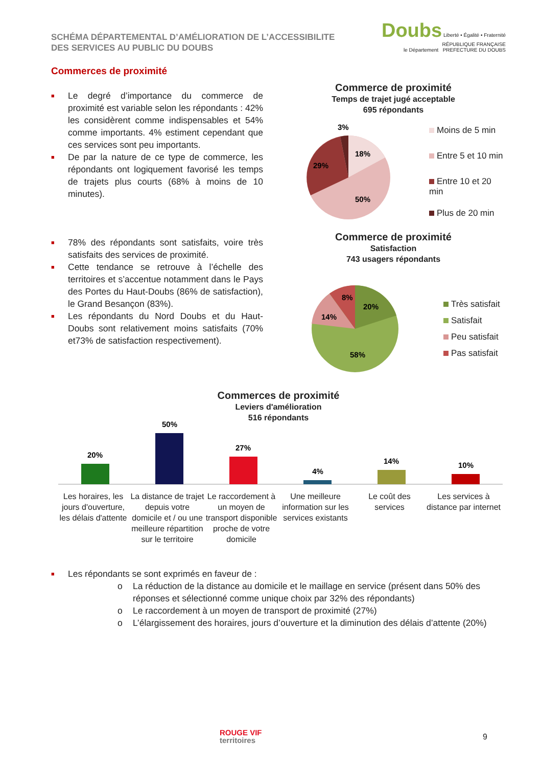SCHÉMA DÉPARTEMENTAL D’AMÉLIORATION DE L’ACCESSIBILITE
DES SERVICES AU PUBLIC DU DOUBS
Doubs Liberté • Égalité • Fraternité
RÉPUBLIQUE FRANÇAISE
le Département PREFECTURE DU DOUBS
Commerces de proximité
■ Le degré d’importance du commerce de proximité est variable selon les répondants : 42% les considèrent comme indispensables et 54% comme importants. 4% estiment cependant que ces services sont peu importants.
■ De par la nature de ce type de commerce, les répondants ont logiquement favorisé les temps de trajets plus courts (68% à moins de 10 minutes).
■ 78% des répondants sont satisfaits, voire très satisfaits des services de proximité.
■ Cette tendance se retrouve à l’échelle des territoires et s’accentue notamment dans le Pays des Portes du Haut-Doubs (86% de satisfaction), le Grand Besançon (83%).
■ Les répondants du Nord Doubs et du Haut-Doubs sont relativement moins satisfaits (70% et73% de satisfaction respectivement).
Commerce de proximité
Temps de trajet jugé acceptable
695 répondants
18%
29%
50%
3%
Moins de 5 min
Entre 5 et 10 min
Entre 10 et 20 min
Plus de 20 min
Commerce de proximité
Satisfaction
743 usagers répondants
20%
14%
8%
58%
Très satisfait
Satisfait
Peu satisfait
Pas satisfait
Commerces de proximité
Leviers d'amélioration
516 répondants
20%
50%
27%
4%
14%
10%
Les horaires, les jours d'ouverture, les délais d'attente
La distance de trajet depuis votre domicile et / ou une meilleure répartition sur le territoire
Le raccordement à un moyen de transport disponible proche de votre domicile
Une meilleure information sur les services existants
Le coût des services
Les services à distance par internet
■ Les répondants se sont exprimés en faveur de :
o La réduction de la distance au domicile et le maillage en service (présent dans 50% des réponses et sélectionné comme unique choix par 32% des répondants)
o Le raccordement à un moyen de transport de proximité (27%)
o L’élargissement des horaires, jours d’ouverture et la diminution des délais d’attente (20%)
ROUGE VIF
territoires
9